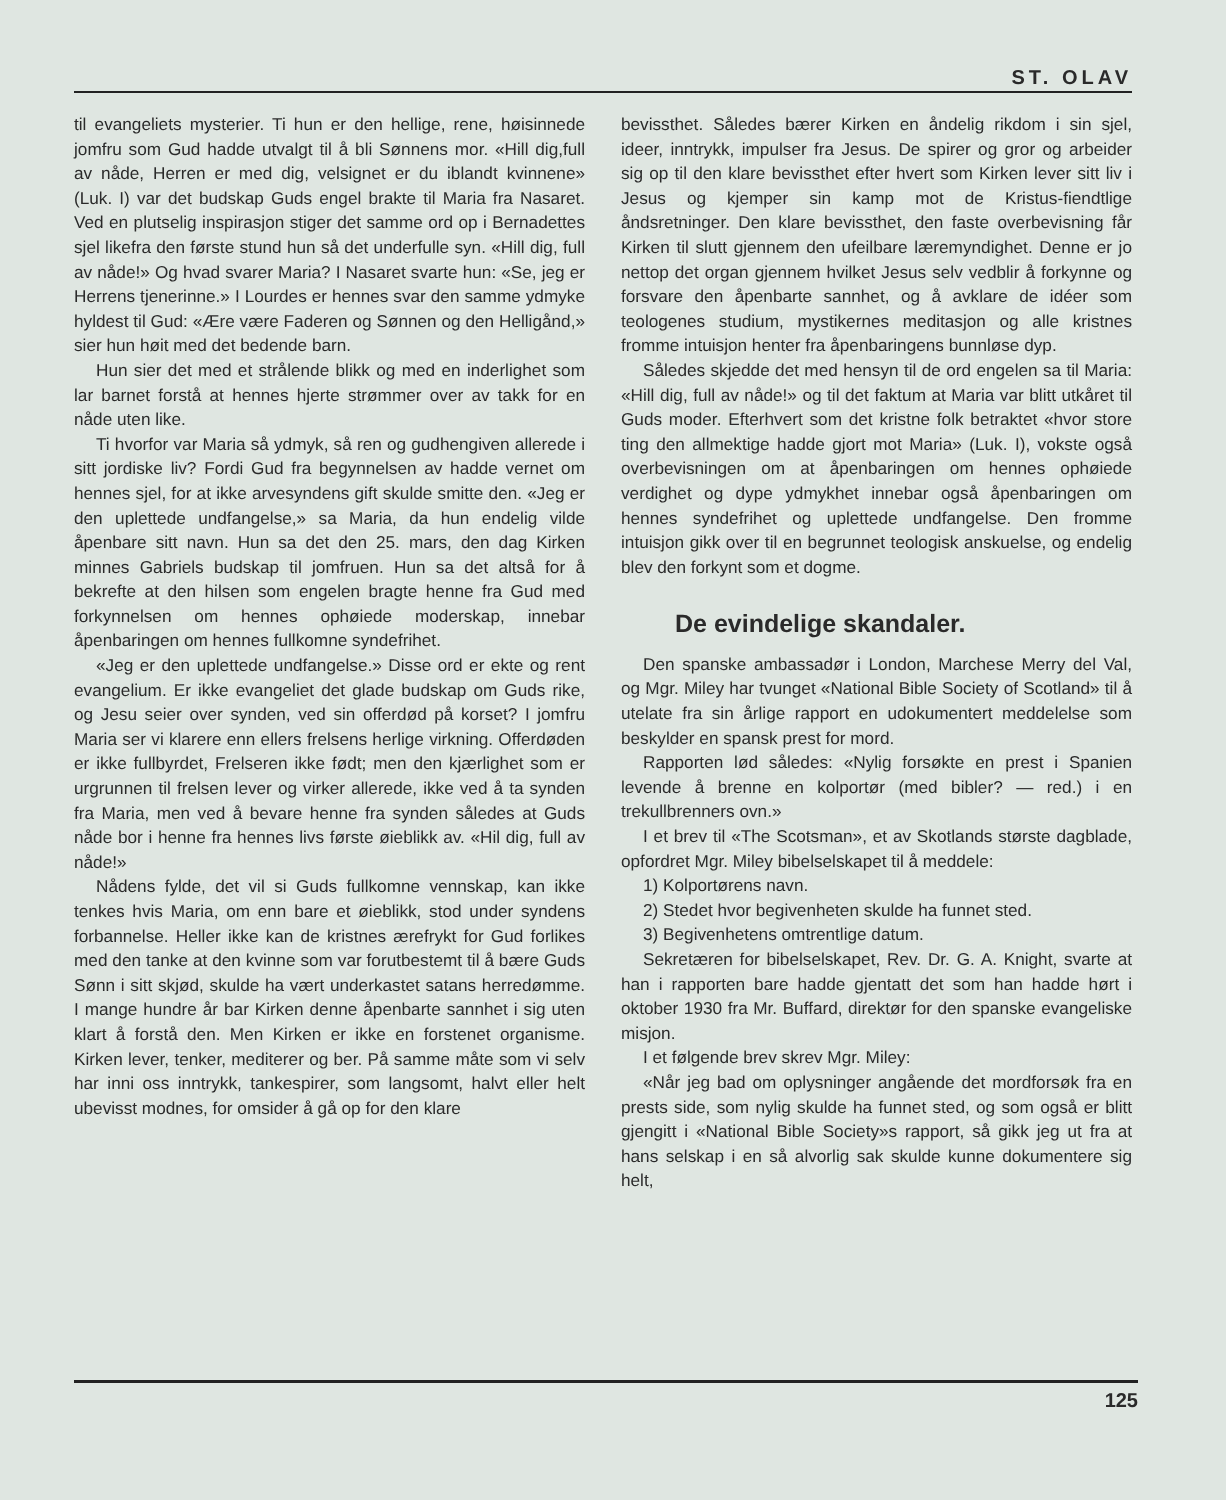ST. OLAV
til evangeliets mysterier. Ti hun er den hellige, rene, høisinnede jomfru som Gud hadde utvalgt til å bli Sønnens mor. «Hill dig,full av nåde, Herren er med dig, velsignet er du iblandt kvinnene» (Luk. I) var det budskap Guds engel brakte til Maria fra Nasaret. Ved en plutselig inspirasjon stiger det samme ord op i Bernadettes sjel likefra den første stund hun så det underfulle syn. «Hill dig, full av nåde!» Og hvad svarer Maria? I Nasaret svarte hun: «Se, jeg er Herrens tjenerinne.» I Lourdes er hennes svar den samme ydmyke hyldest til Gud: «Ære være Faderen og Sønnen og den Helligånd,» sier hun høit med det bedende barn.
Hun sier det med et strålende blikk og med en inderlighet som lar barnet forstå at hennes hjerte strømmer over av takk for en nåde uten like.
Ti hvorfor var Maria så ydmyk, så ren og gudhengiven allerede i sitt jordiske liv? Fordi Gud fra begynnelsen av hadde vernet om hennes sjel, for at ikke arvesyndens gift skulde smitte den. «Jeg er den uplettede undfangelse,» sa Maria, da hun endelig vilde åpenbare sitt navn. Hun sa det den 25. mars, den dag Kirken minnes Gabriels budskap til jomfruen. Hun sa det altså for å bekrefte at den hilsen som engelen bragte henne fra Gud med forkynnelsen om hennes ophøiede moderskap, innebar åpenbaringen om hennes fullkomne syndefrihet.
«Jeg er den uplettede undfangelse.» Disse ord er ekte og rent evangelium. Er ikke evangeliet det glade budskap om Guds rike, og Jesu seier over synden, ved sin offerdød på korset? I jomfru Maria ser vi klarere enn ellers frelsens herlige virkning. Offerdøden er ikke fullbyrdet, Frelseren ikke født; men den kjærlighet som er urgrunnen til frelsen lever og virker allerede, ikke ved å ta synden fra Maria, men ved å bevare henne fra synden således at Guds nåde bor i henne fra hennes livs første øieblikk av. «Hil dig, full av nåde!»
Nådens fylde, det vil si Guds fullkomne vennskap, kan ikke tenkes hvis Maria, om enn bare et øieblikk, stod under syndens forbannelse. Heller ikke kan de kristnes ærefrykt for Gud forlikes med den tanke at den kvinne som var forutbestemt til å bære Guds Sønn i sitt skjød, skulde ha vært underkastet satans herredømme. I mange hundre år bar Kirken denne åpenbarte sannhet i sig uten klart å forstå den. Men Kirken er ikke en forstenet organisme. Kirken lever, tenker, mediterer og ber. På samme måte som vi selv har inni oss inntrykk, tankespirer, som langsomt, halvt eller helt ubevisst modnes, for omsider å gå op for den klare
bevissthet. Således bærer Kirken en åndelig rikdom i sin sjel, ideer, inntrykk, impulser fra Jesus. De spirer og gror og arbeider sig op til den klare bevissthet efter hvert som Kirken lever sitt liv i Jesus og kjemper sin kamp mot de Kristus-fiendtlige åndsretninger. Den klare bevissthet, den faste overbevisning får Kirken til slutt gjennem den ufeilbare læremyndighet. Denne er jo nettop det organ gjennem hvilket Jesus selv vedblir å forkynne og forsvare den åpenbarte sannhet, og å avklare de idéer som teologenes studium, mystikernes meditasjon og alle kristnes fromme intuisjon henter fra åpenbaringens bunnløse dyp.
Således skjedde det med hensyn til de ord engelen sa til Maria: «Hill dig, full av nåde!» og til det faktum at Maria var blitt utkåret til Guds moder. Efterhvert som det kristne folk betraktet «hvor store ting den allmektige hadde gjort mot Maria» (Luk. I), vokste også overbevisningen om at åpenbaringen om hennes ophøiede verdighet og dype ydmykhet innebar også åpenbaringen om hennes syndefrihet og uplettede undfangelse. Den fromme intuisjon gikk over til en begrunnet teologisk anskuelse, og endelig blev den forkynt som et dogme.
De evindelige skandaler.
Den spanske ambassadør i London, Marchese Merry del Val, og Mgr. Miley har tvunget «National Bible Society of Scotland» til å utelate fra sin årlige rapport en udokumentert meddelelse som beskylder en spansk prest for mord.
Rapporten lød således: «Nylig forsøkte en prest i Spanien levende å brenne en kolportør (med bibler? — red.) i en trekullbrenners ovn.»
I et brev til «The Scotsman», et av Skotlands største dagblade, opfordret Mgr. Miley bibelselskapet til å meddele:
1) Kolportørens navn.
2) Stedet hvor begivenheten skulde ha funnet sted.
3) Begivenhetens omtrentlige datum.
Sekretæren for bibelselskapet, Rev. Dr. G. A. Knight, svarte at han i rapporten bare hadde gjentatt det som han hadde hørt i oktober 1930 fra Mr. Buffard, direktør for den spanske evangeliske misjon.
I et følgende brev skrev Mgr. Miley:
«Når jeg bad om oplysninger angående det mordforsøk fra en prests side, som nylig skulde ha funnet sted, og som også er blitt gjengitt i «National Bible Society»s rapport, så gikk jeg ut fra at hans selskap i en så alvorlig sak skulde kunne dokumentere sig helt,
125